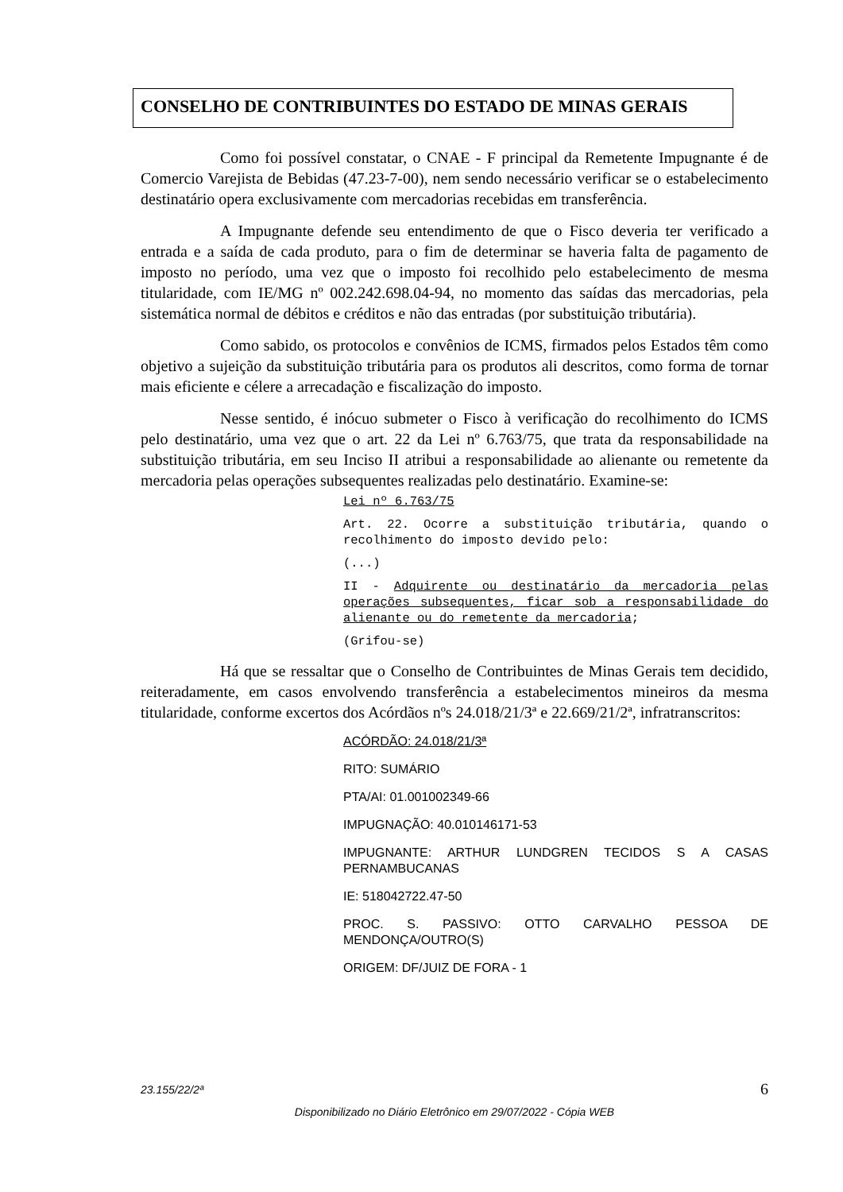CONSELHO DE CONTRIBUINTES DO ESTADO DE MINAS GERAIS
Como foi possível constatar, o CNAE - F principal da Remetente Impugnante é de Comercio Varejista de Bebidas (47.23-7-00), nem sendo necessário verificar se o estabelecimento destinatário opera exclusivamente com mercadorias recebidas em transferência.
A Impugnante defende seu entendimento de que o Fisco deveria ter verificado a entrada e a saída de cada produto, para o fim de determinar se haveria falta de pagamento de imposto no período, uma vez que o imposto foi recolhido pelo estabelecimento de mesma titularidade, com IE/MG nº 002.242.698.04-94, no momento das saídas das mercadorias, pela sistemática normal de débitos e créditos e não das entradas (por substituição tributária).
Como sabido, os protocolos e convênios de ICMS, firmados pelos Estados têm como objetivo a sujeição da substituição tributária para os produtos ali descritos, como forma de tornar mais eficiente e célere a arrecadação e fiscalização do imposto.
Nesse sentido, é inócuo submeter o Fisco à verificação do recolhimento do ICMS pelo destinatário, uma vez que o art. 22 da Lei nº 6.763/75, que trata da responsabilidade na substituição tributária, em seu Inciso II atribui a responsabilidade ao alienante ou remetente da mercadoria pelas operações subsequentes realizadas pelo destinatário. Examine-se:
Lei nº 6.763/75
Art. 22. Ocorre a substituição tributária, quando o recolhimento do imposto devido pelo:
(...)
II - Adquirente ou destinatário da mercadoria pelas operações subsequentes, ficar sob a responsabilidade do alienante ou do remetente da mercadoria;
(Grifou-se)
Há que se ressaltar que o Conselho de Contribuintes de Minas Gerais tem decidido, reiteradamente, em casos envolvendo transferência a estabelecimentos mineiros da mesma titularidade, conforme excertos dos Acórdãos nºs 24.018/21/3ª e 22.669/21/2ª, infratranscritos:
ACÓRDÃO: 24.018/21/3ª
RITO: SUMÁRIO
PTA/AI: 01.001002349-66
IMPUGNAÇÃO: 40.010146171-53
IMPUGNANTE: ARTHUR LUNDGREN TECIDOS S A CASAS PERNAMBUCANAS
IE: 518042722.47-50
PROC. S. PASSIVO: OTTO CARVALHO PESSOA DE MENDONÇA/OUTRO(S)
ORIGEM: DF/JUIZ DE FORA - 1
23.155/22/2ª 6
Disponibilizado no Diário Eletrônico em 29/07/2022 - Cópia WEB